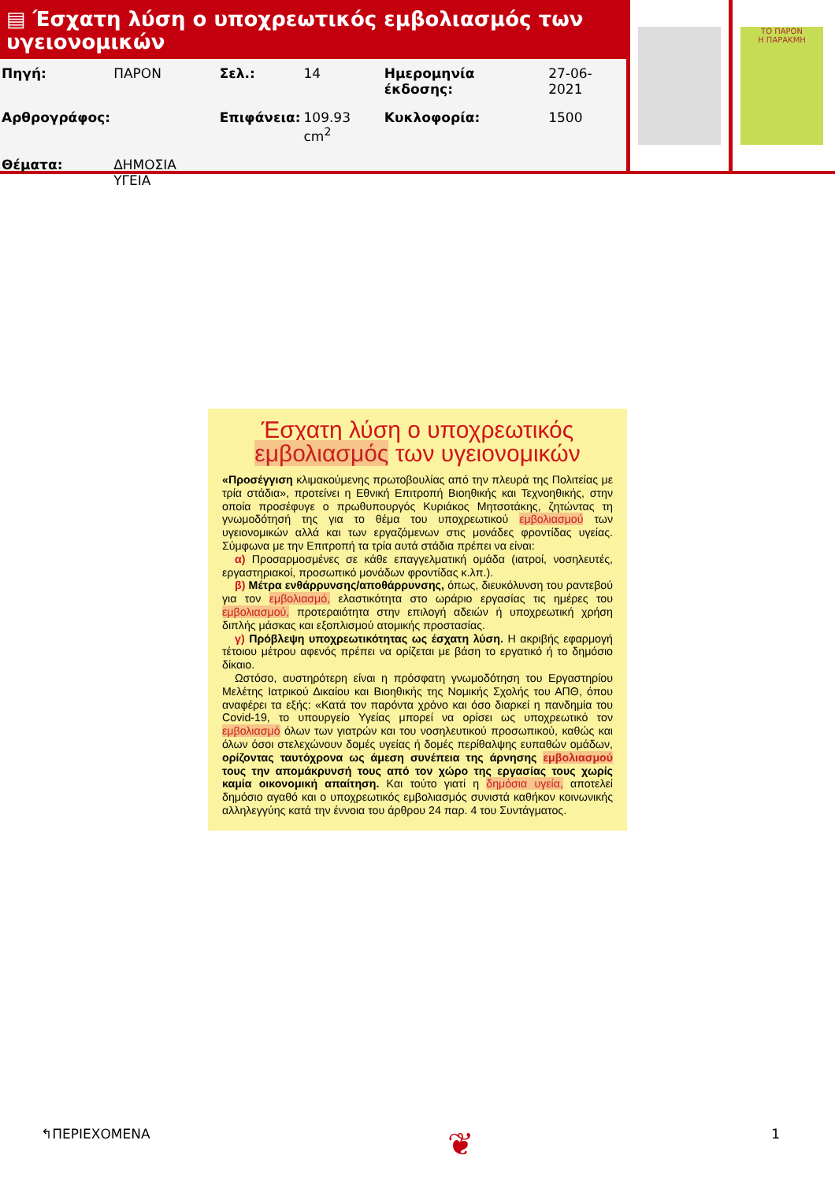▤ Έσχατη λύση ο υποχρεωτικός εμβολιασμός των υγειονομικών
| Πηγή: | ΠΑΡΟΝ | Σελ.: | 14 | Ημερομηνία έκδοσης: | 27-06-2021 |
| Αρθρογράφος: | | Επιφάνεια: | 109.93 cm<sup>2</sup> | Κυκλοφορία: | 1500 |
| Θέματα: | ΔΗΜΟΣΙΑ ΥΓΕΙΑ | | | | |
ΤΟ ΠΑΡΟΝ
Η ΠΑΡΑΚΜΗ
Έσχατη λύση ο υποχρεωτικός εμβολιασμός των υγειονομικών
«Προσέγγιση κλιμακούμενης πρωτοβουλίας από την πλευρά της Πολιτείας με τρία στάδια», προτείνει η Εθνική Επιτροπή Βιοηθικής και Τεχνοηθικής, στην οποία προσέφυγε ο πρωθυπουργός Κυριάκος Μητσοτάκης, ζητώντας τη γνωμοδότησή της για το θέμα του υποχρεωτικού εμβολιασμού των υγειονομικών αλλά και των εργαζόμενων στις μονάδες φροντίδας υγείας. Σύμφωνα με την Επιτροπή τα τρία αυτά στάδια πρέπει να είναι:
α) Προσαρμοσμένες σε κάθε επαγγελματική ομάδα (ιατροί, νοσηλευτές, εργαστηριακοί, προσωπικό μονάδων φροντίδας κ.λπ.).
β) Μέτρα ενθάρρυνσης/αποθάρρυνσης, όπως, διευκόλυνση του ραντεβού για τον εμβολιασμό, ελαστικότητα στο ωράριο εργασίας τις ημέρες του εμβολιασμού, προτεραιότητα στην επιλογή αδειών ή υποχρεωτική χρήση διπλής μάσκας και εξοπλισμού ατομικής προστασίας.
γ) Πρόβλεψη υποχρεωτικότητας ως έσχατη λύση. Η ακριβής εφαρμογή τέτοιου μέτρου αφενός πρέπει να ορίζεται με βάση το εργατικό ή το δημόσιο δίκαιο.
Ωστόσο, αυστηρότερη είναι η πρόσφατη γνωμοδότηση του Εργαστηρίου Μελέτης Ιατρικού Δικαίου και Βιοηθικής της Νομικής Σχολής του ΑΠΘ, όπου αναφέρει τα εξής: «Κατά τον παρόντα χρόνο και όσο διαρκεί η πανδημία του Covid-19, το υπουργείο Υγείας μπορεί να ορίσει ως υποχρεωτικό τον εμβολιασμό όλων των γιατρών και του νοσηλευτικού προσωπικού, καθώς και όλων όσοι στελεχώνουν δομές υγείας ή δομές περίθαλψης ευπαθών ομάδων, ορίζοντας ταυτόχρονα ως άμεση συνέπεια της άρνησης εμβολιασμού τους την απομάκρυνσή τους από τον χώρο της εργασίας τους χωρίς καμία οικονομική απαίτηση. Και τούτο γιατί η δημόσια υγεία, αποτελεί δημόσιο αγαθό και ο υποχρεωτικός εμβολιασμός συνιστά καθήκον κοινωνικής αλληλεγγύης κατά την έννοια του άρθρου 24 παρ. 4 του Συντάγματος.
↰ΠΕΡΙΕΧΟΜΕΝΑ ❦ 1